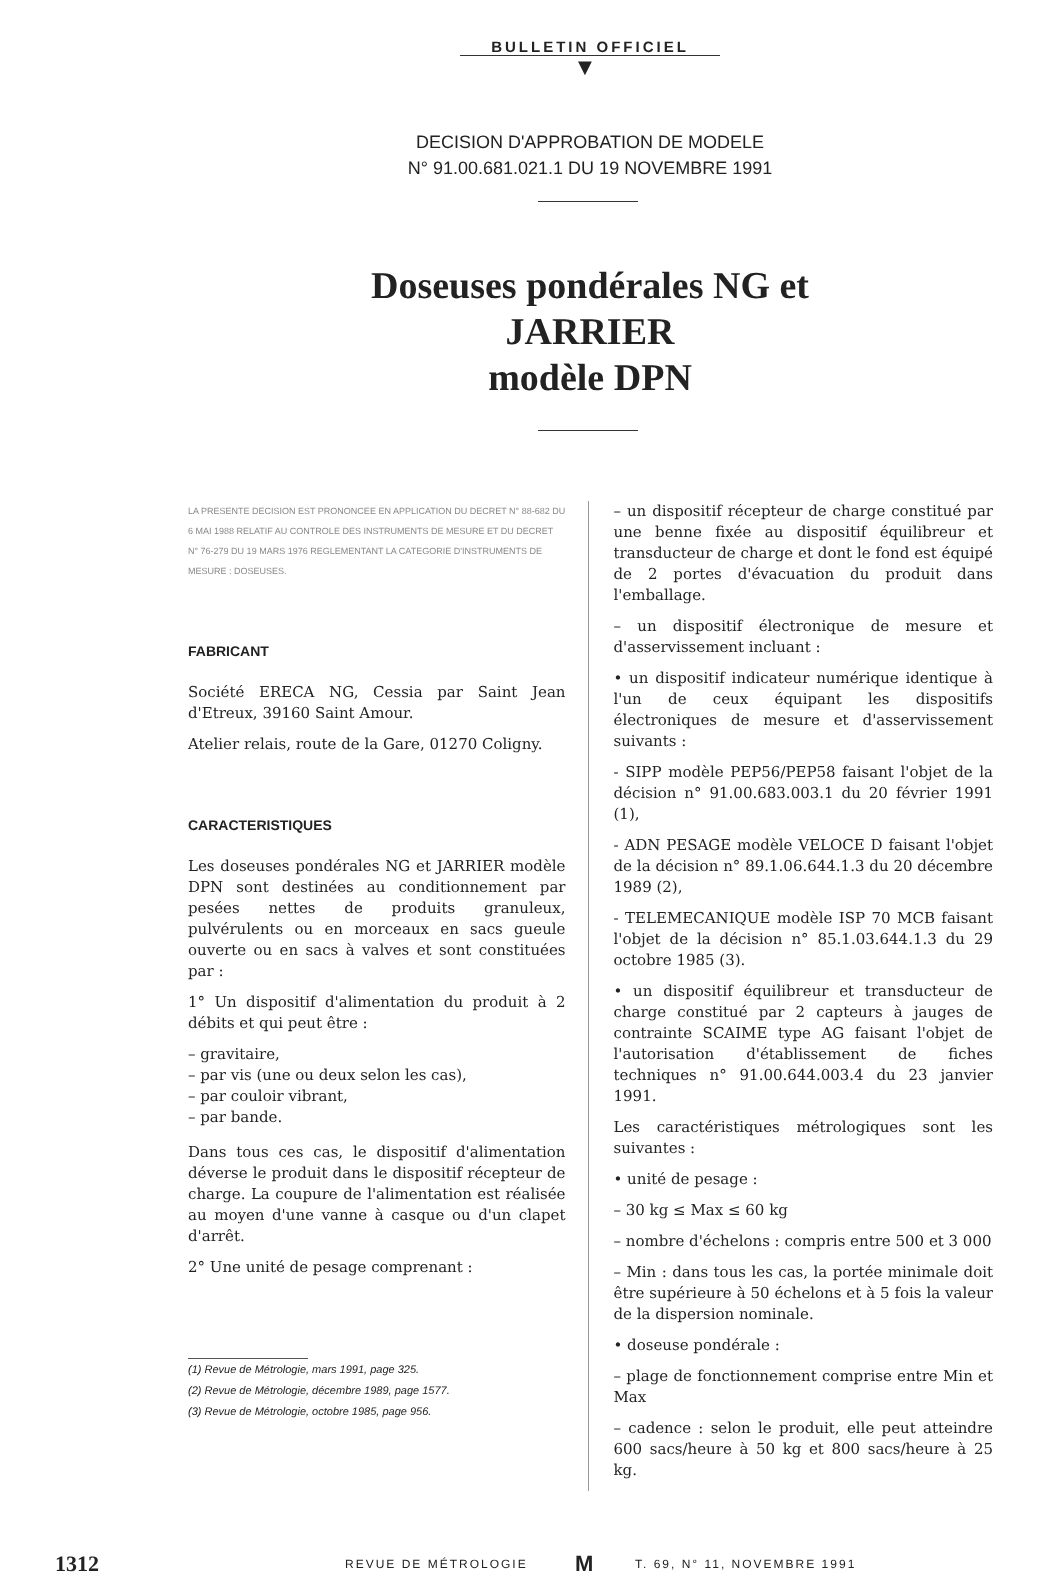BULLETIN OFFICIEL
▼
DECISION D'APPROBATION DE MODELE
N° 91.00.681.021.1 DU 19 NOVEMBRE 1991
Doseuses pondérales NG et JARRIER
modèle DPN
LA PRESENTE DECISION EST PRONONCEE EN APPLICATION DU DECRET N° 88-682 DU 6 MAI 1988 RELATIF AU CONTROLE DES INSTRUMENTS DE MESURE ET DU DECRET N° 76-279 DU 19 MARS 1976 REGLEMENTANT LA CATEGORIE D'INSTRUMENTS DE MESURE : DOSEUSES.
FABRICANT
Société ERECA NG, Cessia par Saint Jean d'Etreux, 39160 Saint Amour.
Atelier relais, route de la Gare, 01270 Coligny.
CARACTERISTIQUES
Les doseuses pondérales NG et JARRIER modèle DPN sont destinées au conditionnement par pesées nettes de produits granuleux, pulvérulents ou en morceaux en sacs gueule ouverte ou en sacs à valves et sont constituées par :
1° Un dispositif d'alimentation du produit à 2 débits et qui peut être :
– gravitaire,
– par vis (une ou deux selon les cas),
– par couloir vibrant,
– par bande.
Dans tous ces cas, le dispositif d'alimentation déverse le produit dans le dispositif récepteur de charge. La coupure de l'alimentation est réalisée au moyen d'une vanne à casque ou d'un clapet d'arrêt.
2° Une unité de pesage comprenant :
(1) Revue de Métrologie, mars 1991, page 325.
(2) Revue de Métrologie, décembre 1989, page 1577.
(3) Revue de Métrologie, octobre 1985, page 956.
– un dispositif récepteur de charge constitué par une benne fixée au dispositif équilibreur et transducteur de charge et dont le fond est équipé de 2 portes d'évacuation du produit dans l'emballage.
– un dispositif électronique de mesure et d'asservissement incluant :
• un dispositif indicateur numérique identique à l'un de ceux équipant les dispositifs électroniques de mesure et d'asservissement suivants :
- SIPP modèle PEP56/PEP58 faisant l'objet de la décision n° 91.00.683.003.1 du 20 février 1991 (1),
- ADN PESAGE modèle VELOCE D faisant l'objet de la décision n° 89.1.06.644.1.3 du 20 décembre 1989 (2),
- TELEMECANIQUE modèle ISP 70 MCB faisant l'objet de la décision n° 85.1.03.644.1.3 du 29 octobre 1985 (3).
• un dispositif équilibreur et transducteur de charge constitué par 2 capteurs à jauges de contrainte SCAIME type AG faisant l'objet de l'autorisation d'établissement de fiches techniques n° 91.00.644.003.4 du 23 janvier 1991.
Les caractéristiques métrologiques sont les suivantes :
• unité de pesage :
– 30 kg ≤ Max ≤ 60 kg
– nombre d'échelons : compris entre 500 et 3 000
– Min : dans tous les cas, la portée minimale doit être supérieure à 50 échelons et à 5 fois la valeur de la dispersion nominale.
• doseuse pondérale :
– plage de fonctionnement comprise entre Min et Max
– cadence : selon le produit, elle peut atteindre 600 sacs/heure à 50 kg et 800 sacs/heure à 25 kg.
1312 REVUE DE MÉTROLOGIE M T. 69, N° 11, NOVEMBRE 1991